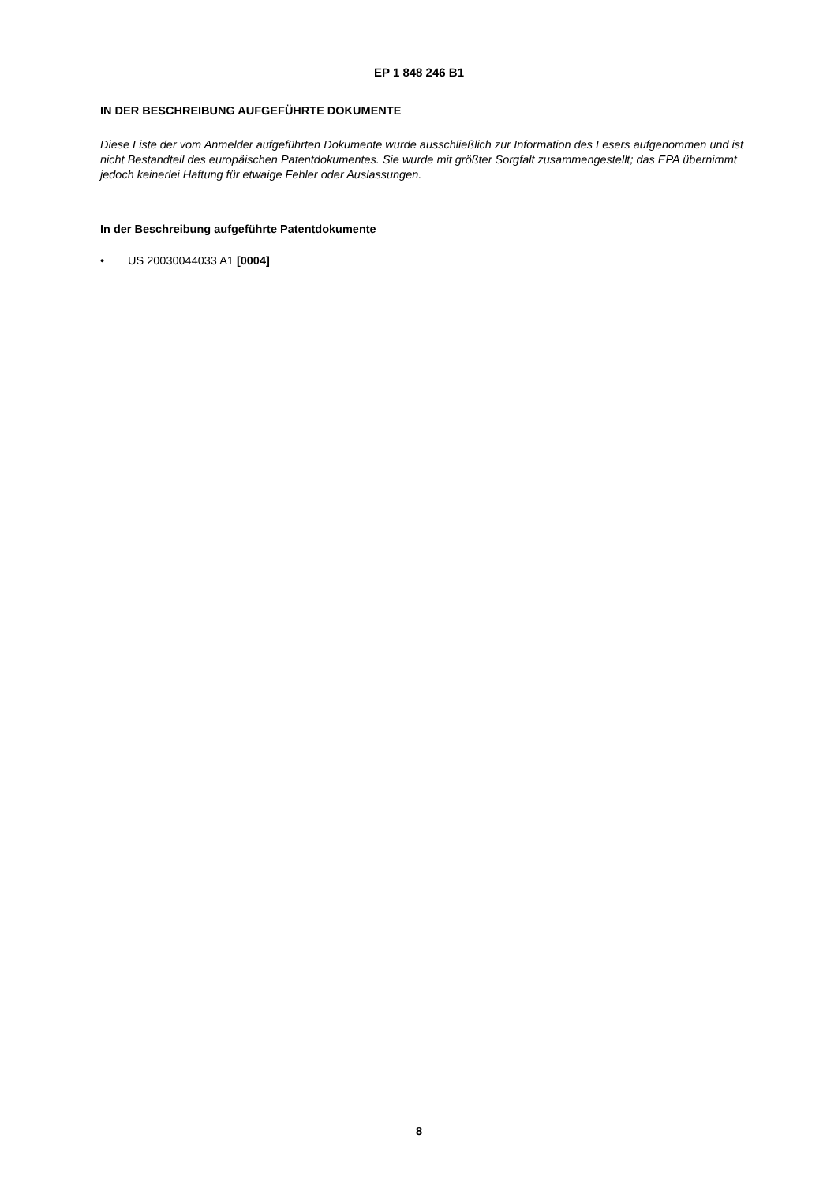EP 1 848 246 B1
IN DER BESCHREIBUNG AUFGEFÜHRTE DOKUMENTE
Diese Liste der vom Anmelder aufgeführten Dokumente wurde ausschließlich zur Information des Lesers aufgenommen und ist nicht Bestandteil des europäischen Patentdokumentes. Sie wurde mit größter Sorgfalt zusammengestellt; das EPA übernimmt jedoch keinerlei Haftung für etwaige Fehler oder Auslassungen.
In der Beschreibung aufgeführte Patentdokumente
• US 20030044033 A1 [0004]
8